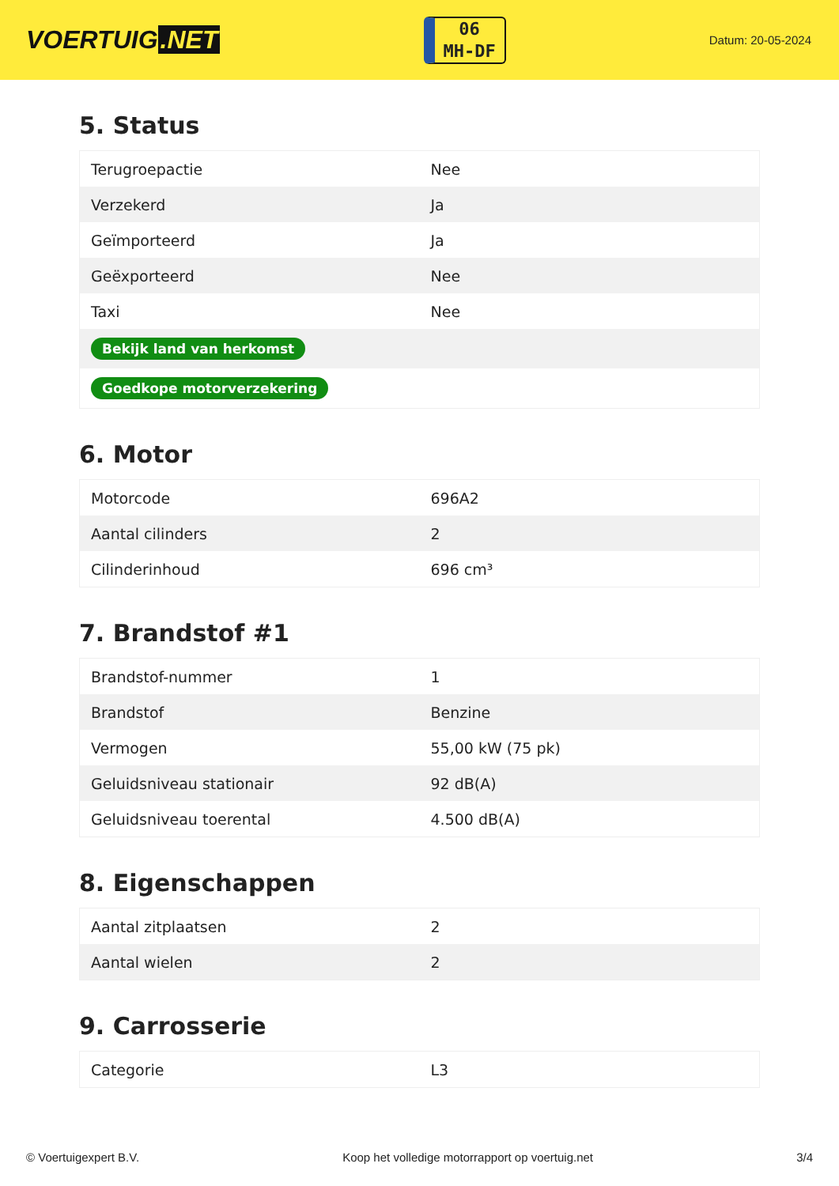VOERTUIG.NET
06
MH-DF
Datum: 20-05-2024
5. Status
| Terugroepactie | Nee |
| Verzekerd | Ja |
| Geïmporteerd | Ja |
| Geëxporteerd | Nee |
| Taxi | Nee |
| Bekijk land van herkomst | |
| Goedkope motorverzekering | |
6. Motor
| Motorcode | 696A2 |
| Aantal cilinders | 2 |
| Cilinderinhoud | 696 cm³ |
7. Brandstof #1
| Brandstof-nummer | 1 |
| Brandstof | Benzine |
| Vermogen | 55,00 kW (75 pk) |
| Geluidsniveau stationair | 92 dB(A) |
| Geluidsniveau toerental | 4.500 dB(A) |
8. Eigenschappen
| Aantal zitplaatsen | 2 |
| Aantal wielen | 2 |
9. Carrosserie
| Categorie | L3 |
© Voertuigexpert B.V. Koop het volledige motorrapport op voertuig.net 3/4